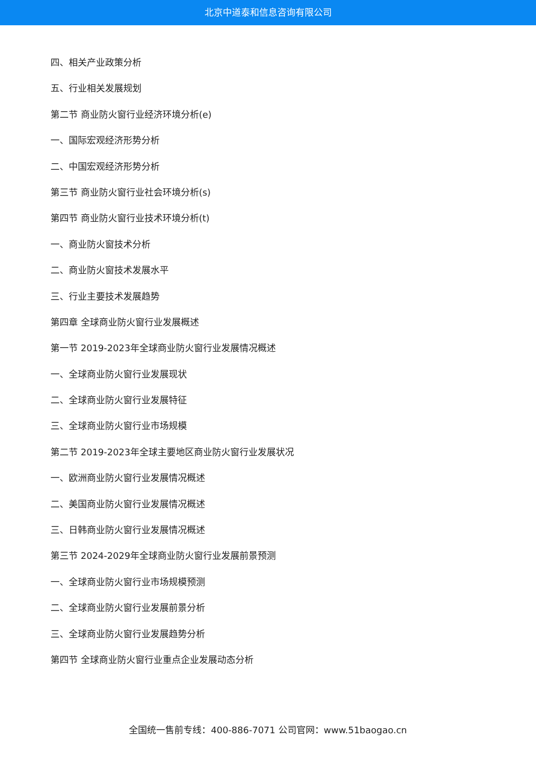北京中道泰和信息咨询有限公司
四、相关产业政策分析
五、行业相关发展规划
第二节 商业防火窗行业经济环境分析(e)
一、国际宏观经济形势分析
二、中国宏观经济形势分析
第三节 商业防火窗行业社会环境分析(s)
第四节 商业防火窗行业技术环境分析(t)
一、商业防火窗技术分析
二、商业防火窗技术发展水平
三、行业主要技术发展趋势
第四章 全球商业防火窗行业发展概述
第一节 2019-2023年全球商业防火窗行业发展情况概述
一、全球商业防火窗行业发展现状
二、全球商业防火窗行业发展特征
三、全球商业防火窗行业市场规模
第二节 2019-2023年全球主要地区商业防火窗行业发展状况
一、欧洲商业防火窗行业发展情况概述
二、美国商业防火窗行业发展情况概述
三、日韩商业防火窗行业发展情况概述
第三节 2024-2029年全球商业防火窗行业发展前景预测
一、全球商业防火窗行业市场规模预测
二、全球商业防火窗行业发展前景分析
三、全球商业防火窗行业发展趋势分析
第四节 全球商业防火窗行业重点企业发展动态分析
全国统一售前专线：400-886-7071 公司官网：www.51baogao.cn